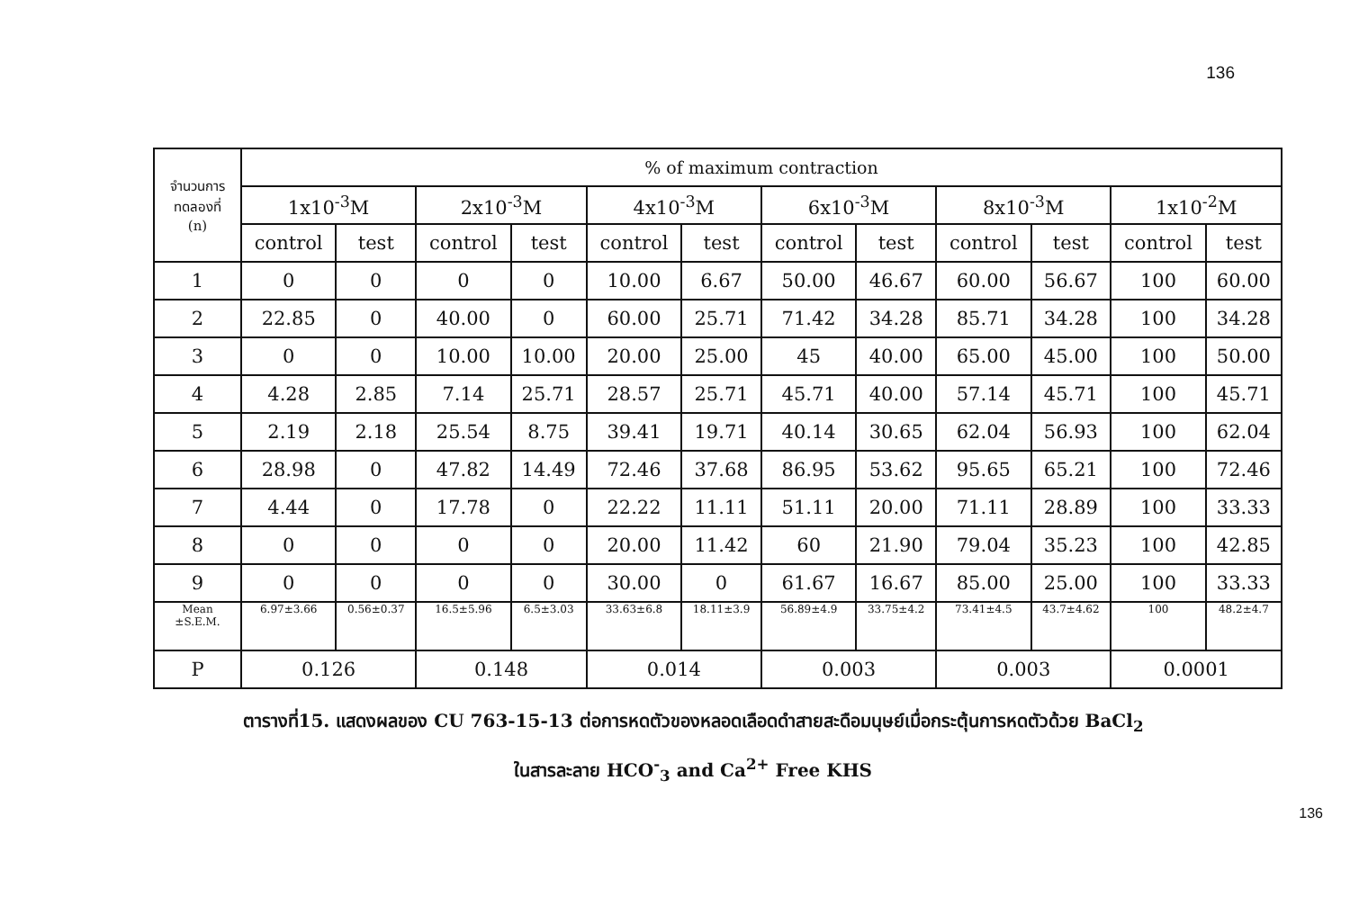136
| จำนวนการ ทดลองที่ (n) | % of maximum contraction | | | | | | | | | | | |
| --- | --- | --- | --- | --- | --- | --- | --- | --- | --- | --- | --- | --- |
| | 1x10<sup>-3</sup>M | | 2x10<sup>-3</sup>M | | 4x10<sup>-3</sup>M | | 6x10<sup>-3</sup>M | | 8x10<sup>-3</sup>M | | 1x10<sup>-2</sup>M | |
| | control | test | control | test | control | test | control | test | control | test | control | test |
| 1 | 0 | 0 | 0 | 0 | 10.00 | 6.67 | 50.00 | 46.67 | 60.00 | 56.67 | 100 | 60.00 |
| 2 | 22.85 | 0 | 40.00 | 0 | 60.00 | 25.71 | 71.42 | 34.28 | 85.71 | 34.28 | 100 | 34.28 |
| 3 | 0 | 0 | 10.00 | 10.00 | 20.00 | 25.00 | 45 | 40.00 | 65.00 | 45.00 | 100 | 50.00 |
| 4 | 4.28 | 2.85 | 7.14 | 25.71 | 28.57 | 25.71 | 45.71 | 40.00 | 57.14 | 45.71 | 100 | 45.71 |
| 5 | 2.19 | 2.18 | 25.54 | 8.75 | 39.41 | 19.71 | 40.14 | 30.65 | 62.04 | 56.93 | 100 | 62.04 |
| 6 | 28.98 | 0 | 47.82 | 14.49 | 72.46 | 37.68 | 86.95 | 53.62 | 95.65 | 65.21 | 100 | 72.46 |
| 7 | 4.44 | 0 | 17.78 | 0 | 22.22 | 11.11 | 51.11 | 20.00 | 71.11 | 28.89 | 100 | 33.33 |
| 8 | 0 | 0 | 0 | 0 | 20.00 | 11.42 | 60 | 21.90 | 79.04 | 35.23 | 100 | 42.85 |
| 9 | 0 | 0 | 0 | 0 | 30.00 | 0 | 61.67 | 16.67 | 85.00 | 25.00 | 100 | 33.33 |
| Mean ±S.E.M. | 6.97±3.66 | 0.56±0.37 | 16.5±5.96 | 6.5±3.03 | 33.63±6.8 | 18.11±3.9 | 56.89±4.9 | 33.75±4.2 | 73.41±4.5 | 43.7±4.62 | 100 | 48.2±4.7 |
| P | 0.126 | | 0.148 | | 0.014 | | 0.003 | | 0.003 | | 0.0001 | |
ตารางที่15. แสดงผลของ CU 763-15-13 ต่อการหดตัวของหลอดเลือดดำสายสะดือมนุษย์เมื่อกระตุ้นการหดตัวด้วย BaCl<sub>2</sub>
ในสารละลาย HCO<sup>-</sup><sub>3</sub> and Ca<sup>2+</sup> Free KHS
136